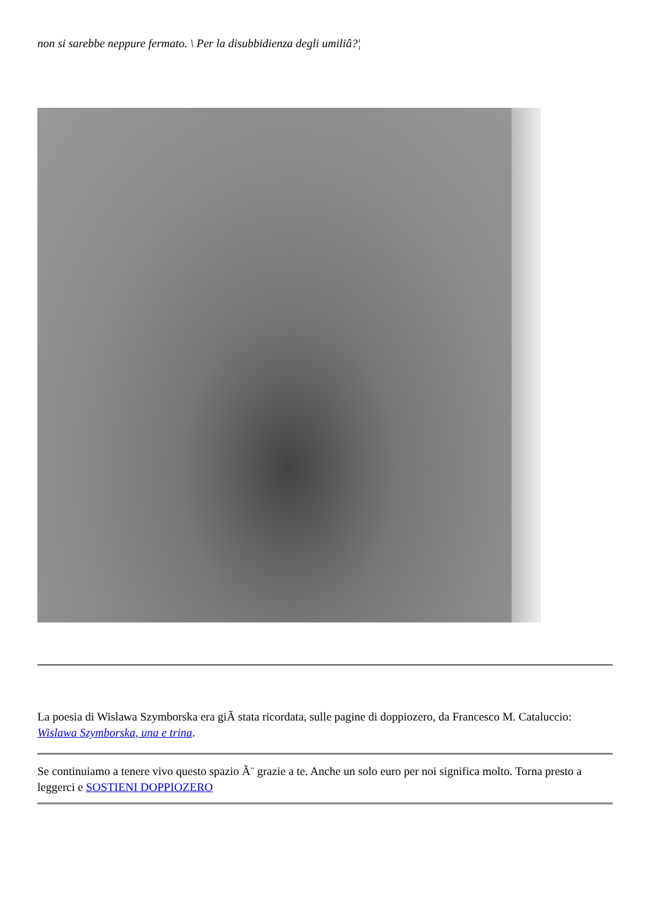non si sarebbe neppure fermato. \ Per la disubbidienza degli umiliâ?¦
La poesia di Wislawa Szymborska era giÃ stata ricordata, sulle pagine di doppiozero, da Francesco M. Cataluccio: Wislawa Szymborska, una e trina.
Se continuiamo a tenere vivo questo spazio Ã¨ grazie a te. Anche un solo euro per noi significa molto. Torna presto a leggerci e SOSTIENI DOPPIOZERO